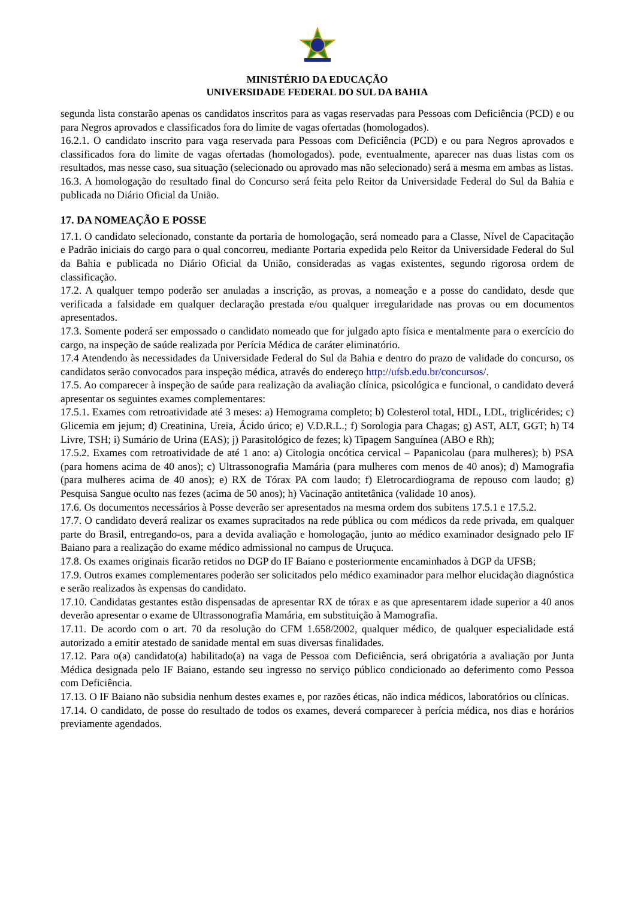MINISTÉRIO DA EDUCAÇÃO
UNIVERSIDADE FEDERAL DO SUL DA BAHIA
segunda lista constarão apenas os candidatos inscritos para as vagas reservadas para Pessoas com Deficiência (PCD) e ou para Negros aprovados e classificados fora do limite de vagas ofertadas (homologados).
16.2.1. O candidato inscrito para vaga reservada para Pessoas com Deficiência (PCD) e ou para Negros aprovados e classificados fora do limite de vagas ofertadas (homologados). pode, eventualmente, aparecer nas duas listas com os resultados, mas nesse caso, sua situação (selecionado ou aprovado mas não selecionado) será a mesma em ambas as listas.
16.3. A homologação do resultado final do Concurso será feita pelo Reitor da Universidade Federal do Sul da Bahia e publicada no Diário Oficial da União.
17. DA NOMEAÇÃO E POSSE
17.1. O candidato selecionado, constante da portaria de homologação, será nomeado para a Classe, Nível de Capacitação e Padrão iniciais do cargo para o qual concorreu, mediante Portaria expedida pelo Reitor da Universidade Federal do Sul da Bahia e publicada no Diário Oficial da União, consideradas as vagas existentes, segundo rigorosa ordem de classificação.
17.2. A qualquer tempo poderão ser anuladas a inscrição, as provas, a nomeação e a posse do candidato, desde que verificada a falsidade em qualquer declaração prestada e/ou qualquer irregularidade nas provas ou em documentos apresentados.
17.3. Somente poderá ser empossado o candidato nomeado que for julgado apto física e mentalmente para o exercício do cargo, na inspeção de saúde realizada por Perícia Médica de caráter eliminatório.
17.4 Atendendo às necessidades da Universidade Federal do Sul da Bahia e dentro do prazo de validade do concurso, os candidatos serão convocados para inspeção médica, através do endereço http://ufsb.edu.br/concursos/.
17.5. Ao comparecer à inspeção de saúde para realização da avaliação clínica, psicológica e funcional, o candidato deverá apresentar os seguintes exames complementares:
17.5.1. Exames com retroatividade até 3 meses: a) Hemograma completo; b) Colesterol total, HDL, LDL, triglicérides; c) Glicemia em jejum; d) Creatinina, Ureia, Ácido úrico; e) V.D.R.L.; f) Sorologia para Chagas; g) AST, ALT, GGT; h) T4 Livre, TSH; i) Sumário de Urina (EAS); j) Parasitológico de fezes; k) Tipagem Sanguínea (ABO e Rh);
17.5.2. Exames com retroatividade de até 1 ano: a) Citologia oncótica cervical – Papanicolau (para mulheres); b) PSA (para homens acima de 40 anos); c) Ultrassonografia Mamária (para mulheres com menos de 40 anos); d) Mamografia (para mulheres acima de 40 anos); e) RX de Tórax PA com laudo; f) Eletrocardiograma de repouso com laudo; g) Pesquisa Sangue oculto nas fezes (acima de 50 anos); h) Vacinação antitetânica (validade 10 anos).
17.6. Os documentos necessários à Posse deverão ser apresentados na mesma ordem dos subitens 17.5.1 e 17.5.2.
17.7. O candidato deverá realizar os exames supracitados na rede pública ou com médicos da rede privada, em qualquer parte do Brasil, entregando-os, para a devida avaliação e homologação, junto ao médico examinador designado pelo IF Baiano para a realização do exame médico admissional no campus de Uruçuca.
17.8. Os exames originais ficarão retidos no DGP do IF Baiano e posteriormente encaminhados à DGP da UFSB;
17.9. Outros exames complementares poderão ser solicitados pelo médico examinador para melhor elucidação diagnóstica e serão realizados às expensas do candidato.
17.10. Candidatas gestantes estão dispensadas de apresentar RX de tórax e as que apresentarem idade superior a 40 anos deverão apresentar o exame de Ultrassonografia Mamária, em substituição à Mamografia.
17.11. De acordo com o art. 70 da resolução do CFM 1.658/2002, qualquer médico, de qualquer especialidade está autorizado a emitir atestado de sanidade mental em suas diversas finalidades.
17.12. Para o(a) candidato(a) habilitado(a) na vaga de Pessoa com Deficiência, será obrigatória a avaliação por Junta Médica designada pelo IF Baiano, estando seu ingresso no serviço público condicionado ao deferimento como Pessoa com Deficiência.
17.13. O IF Baiano não subsidia nenhum destes exames e, por razões éticas, não indica médicos, laboratórios ou clínicas.
17.14. O candidato, de posse do resultado de todos os exames, deverá comparecer à perícia médica, nos dias e horários previamente agendados.